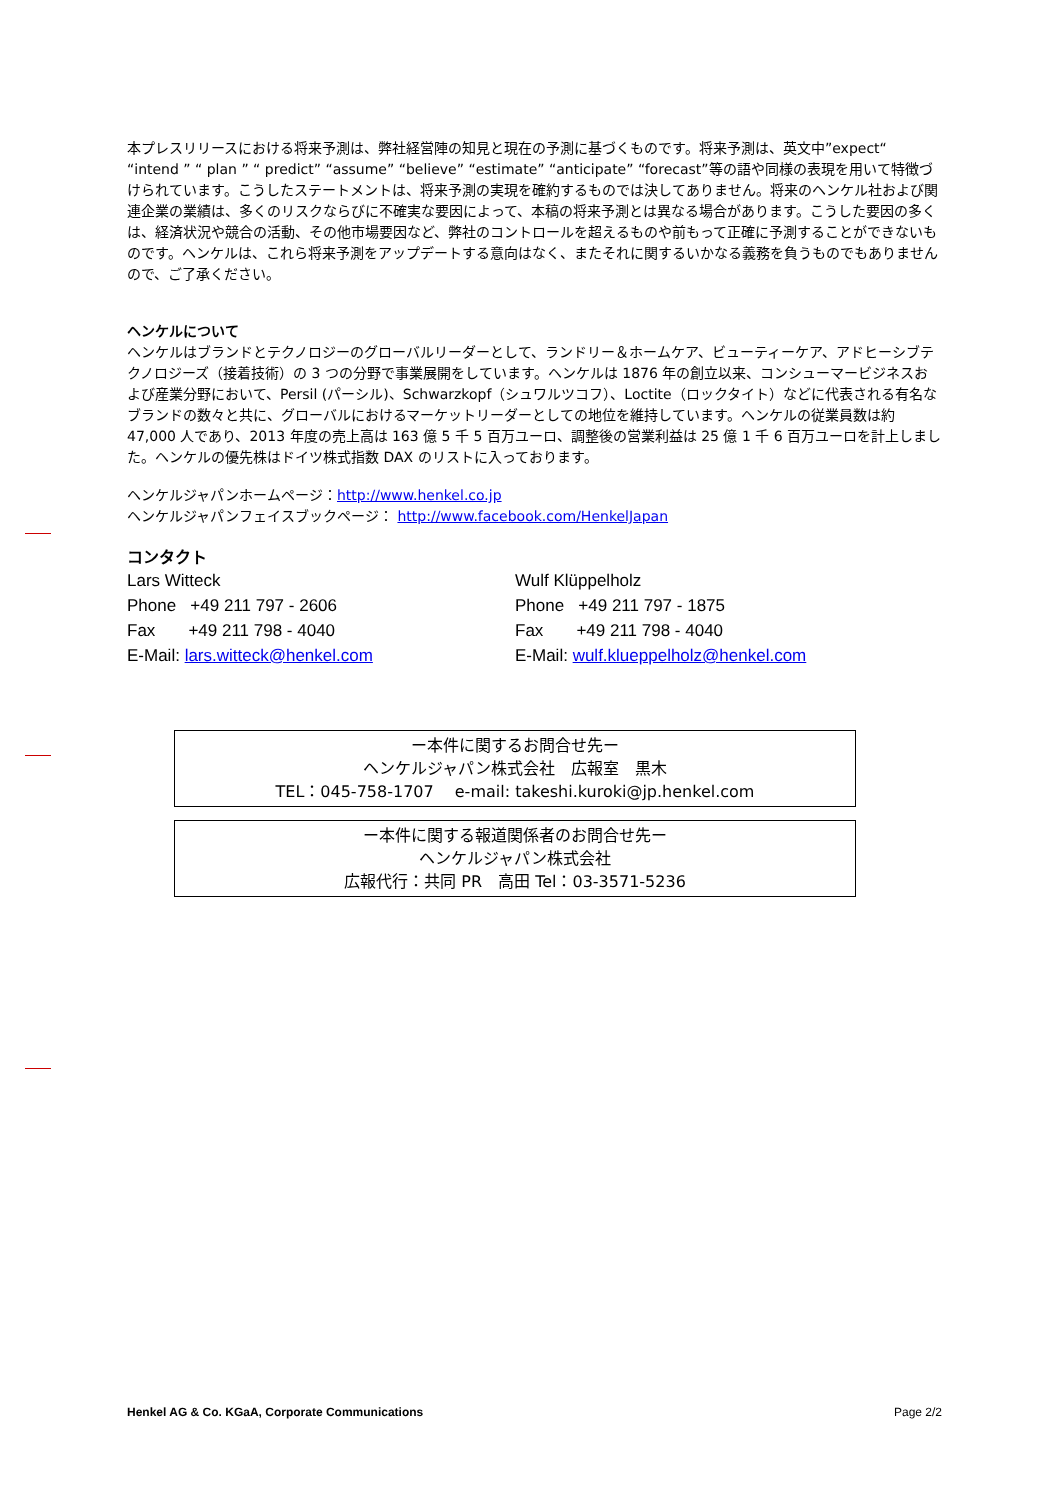本プレスリリースにおける将来予測は、弊社経営陣の知見と現在の予測に基づくものです。将来予測は、英文中”expect“ “intend ” “ plan ” “ predict” “assume” “believe” “estimate” “anticipate” “forecast”等の語や同様の表現を用いて特徴づけられています。こうしたステートメントは、将来予測の実現を確約するものでは決してありません。将来のヘンケル社および関連企業の業績は、多くのリスクならびに不確実な要因によって、本稿の将来予測とは異なる場合があります。こうした要因の多くは、経済状況や競合の活動、その他市場要因など、弊社のコントロールを超えるものや前もって正確に予測することができないものです。ヘンケルは、これら将来予測をアップデートする意向はなく、またそれに関するいかなる義務を負うものでもありませんので、ご了承ください。
ヘンケルについて
ヘンケルはブランドとテクノロジーのグローバルリーダーとして、ランドリー＆ホームケア、ビューティーケア、アドヒーシブテクノロジーズ（接着技術）の 3 つの分野で事業展開をしています。ヘンケルは 1876 年の創立以来、コンシューマービジネスおよび産業分野において、Persil (パーシル)、Schwarzkopf（シュワルツコフ）、Loctite（ロックタイト）などに代表される有名なブランドの数々と共に、グローバルにおけるマーケットリーダーとしての地位を維持しています。ヘンケルの従業員数は約 47,000 人であり、2013 年度の売上高は 163 億 5 千 5 百万ユーロ、調整後の営業利益は 25 億 1 千 6 百万ユーロを計上しました。ヘンケルの優先株はドイツ株式指数 DAX のリストに入っております。
ヘンケルジャパンホームページ：http://www.henkel.co.jp
ヘンケルジャパンフェイスブックページ： http://www.facebook.com/HenkelJapan
コンタクト
Lars Witteck
Phone +49 211 797 - 2606
Fax +49 211 798 - 4040
E-Mail: lars.witteck@henkel.com
Wulf Klüppelholz
Phone +49 211 797 - 1875
Fax +49 211 798 - 4040
E-Mail: wulf.klueppelholz@henkel.com
ー本件に関するお問合せ先ー
ヘンケルジャパン株式会社　広報室　黒木
TEL：045-758-1707　 e-mail: takeshi.kuroki@jp.henkel.com
ー本件に関する報道関係者のお問合せ先ー
ヘンケルジャパン株式会社
広報代行：共同 PR　高田 Tel：03-3571-5236
Henkel AG & Co. KGaA, Corporate Communications Page 2/2